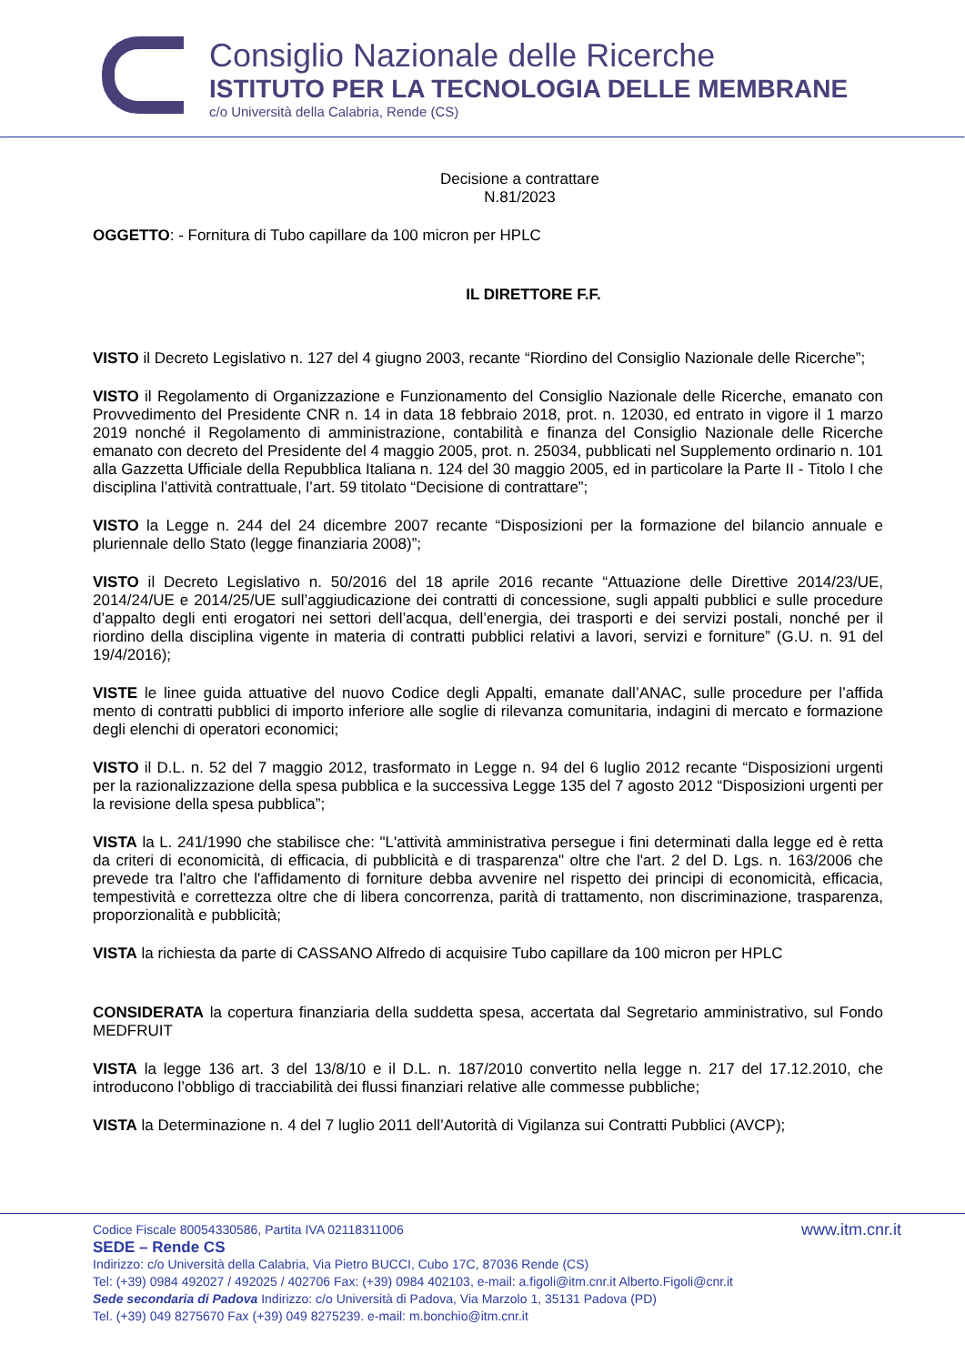Consiglio Nazionale delle Ricerche
ISTITUTO PER LA TECNOLOGIA DELLE MEMBRANE
c/o Università della Calabria, Rende (CS)
Decisione a contrattare
N.81/2023
OGGETTO: - Fornitura di Tubo capillare da 100 micron per HPLC
IL DIRETTORE F.F.
VISTO il Decreto Legislativo n. 127 del 4 giugno 2003, recante “Riordino del Consiglio Nazionale delle Ricerche”;
VISTO il Regolamento di Organizzazione e Funzionamento del Consiglio Nazionale delle Ricerche, emanato con Provvedimento del Presidente CNR n. 14 in data 18 febbraio 2018, prot. n. 12030, ed entrato in vigore il 1 marzo 2019 nonché il Regolamento di amministrazione, contabilità e finanza del Consiglio Nazionale delle Ricerche emanato con decreto del Presidente del 4 maggio 2005, prot. n. 25034, pubblicati nel Supplemento ordinario n. 101 alla Gazzetta Ufficiale della Repubblica Italiana n. 124 del 30 maggio 2005, ed in particolare la Parte II - Titolo I che disciplina l’attività contrattuale, l’art. 59 titolato “Decisione di contrattare”;
VISTO la Legge n. 244 del 24 dicembre 2007 recante “Disposizioni per la formazione del bilancio annuale e pluriennale dello Stato (legge finanziaria 2008)”;
VISTO il Decreto Legislativo n. 50/2016 del 18 aprile 2016 recante “Attuazione delle Direttive 2014/23/UE, 2014/24/UE e 2014/25/UE sull’aggiudicazione dei contratti di concessione, sugli appalti pubblici e sulle procedure d’appalto degli enti erogatori nei settori dell’acqua, dell’energia, dei trasporti e dei servizi postali, nonché per il riordino della disciplina vigente in materia di contratti pubblici relativi a lavori, servizi e forniture” (G.U. n. 91 del 19/4/2016);
VISTE le linee guida attuative del nuovo Codice degli Appalti, emanate dall’ANAC, sulle procedure per l’affida mento di contratti pubblici di importo inferiore alle soglie di rilevanza comunitaria, indagini di mercato e formazione degli elenchi di operatori economici;
VISTO il D.L. n. 52 del 7 maggio 2012, trasformato in Legge n. 94 del 6 luglio 2012 recante “Disposizioni urgenti per la razionalizzazione della spesa pubblica e la successiva Legge 135 del 7 agosto 2012 “Disposizioni urgenti per la revisione della spesa pubblica”;
VISTA la L. 241/1990 che stabilisce che: "L'attività amministrativa persegue i fini determinati dalla legge ed è retta da criteri di economicità, di efficacia, di pubblicità e di trasparenza" oltre che l'art. 2 del D. Lgs. n. 163/2006 che prevede tra l'altro che l'affidamento di forniture debba avvenire nel rispetto dei principi di economicità, efficacia, tempestività e correttezza oltre che di libera concorrenza, parità di trattamento, non discriminazione, trasparenza, proporzionalità e pubblicità;
VISTA la richiesta da parte di CASSANO Alfredo di acquisire Tubo capillare da 100 micron per HPLC
CONSIDERATA la copertura finanziaria della suddetta spesa, accertata dal Segretario amministrativo, sul Fondo MEDFRUIT
VISTA la legge 136 art. 3 del 13/8/10 e il D.L. n. 187/2010 convertito nella legge n. 217 del 17.12.2010, che introducono l’obbligo di tracciabilità dei flussi finanziari relative alle commesse pubbliche;
VISTA la Determinazione n. 4 del 7 luglio 2011 dell’Autorità di Vigilanza sui Contratti Pubblici (AVCP);
Codice Fiscale 80054330586, Partita IVA 02118311006 www.itm.cnr.it
SEDE – Rende CS
Indirizzo: c/o Università della Calabria, Via Pietro BUCCI, Cubo 17C, 87036 Rende (CS)
Tel: (+39) 0984 492027 / 492025 / 402706 Fax: (+39) 0984 402103, e-mail: a.figoli@itm.cnr.it Alberto.Figoli@cnr.it
Sede secondaria di Padova Indirizzo: c/o Università di Padova, Via Marzolo 1, 35131 Padova (PD)
Tel. (+39) 049 8275670 Fax (+39) 049 8275239. e-mail: m.bonchio@itm.cnr.it